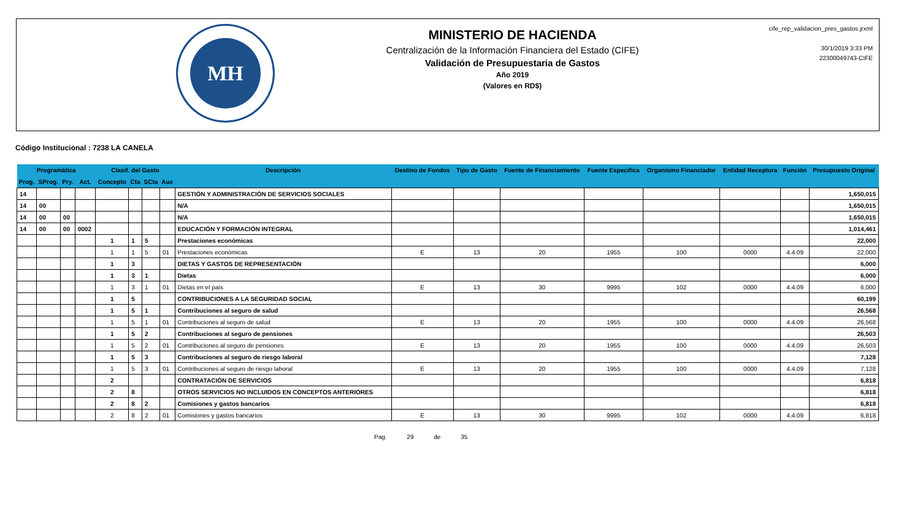MH
MINISTERIO DE HACIENDA
Centralización de la Información Financiera del Estado (CIFE)
Validación de Presupuestaria de Gastos
Año 2019
(Valores en RD$)
cife_rep_validacion_pres_gastos.jrxml
30/1/2019 3:33 PM
22300049743-CIFE
Código Institucional : 7238 LA CANELA
| Programática | | | | Clasif. del Gasto | | | | Descripción | Destino de Fondos | Tipo de Gasto | Fuente de Financiamiento | Fuente Especifica | Organismo Financiador | Entidad Receptora | Función | Presupuesto Original |
| --- | --- | --- | --- | --- | --- | --- | --- | --- | --- | --- | --- | --- | --- | --- | --- | --- |
| Prog. | SProg. | Pry. | Act. | Concepto | Cta | SCta | Aux | | | | | | | | | |
| 14 | | | | | | | | GESTIÓN Y ADMINISTRACIÓN DE SERVICIOS SOCIALES | | | | | | | | 1,650,015 |
| 14 | 00 | | | | | | | N/A | | | | | | | | 1,650,015 |
| 14 | 00 | 00 | | | | | | N/A | | | | | | | | 1,650,015 |
| 14 | 00 | 00 | 0002 | | | | | EDUCACIÓN Y FORMACIÓN INTEGRAL | | | | | | | | 1,014,461 |
| | | | | 1 | 1 | 5 | | Prestaciones económicas | | | | | | | | 22,000 |
| | | | | 1 | 1 | 5 | 01 | Prestaciones económicas | E | 13 | 20 | 1955 | 100 | 0000 | 4.4.09 | 22,000 |
| | | | | 1 | 3 | | | DIETAS Y GASTOS DE REPRESENTACIÓN | | | | | | | | 6,000 |
| | | | | 1 | 3 | 1 | | Dietas | | | | | | | | 6,000 |
| | | | | 1 | 3 | 1 | 01 | Dietas en el país | E | 13 | 30 | 9995 | 102 | 0000 | 4.4.09 | 6,000 |
| | | | | 1 | 5 | | | CONTRIBUCIONES A LA SEGURIDAD SOCIAL | | | | | | | | 60,199 |
| | | | | 1 | 5 | 1 | | Contribuciones al seguro de salud | | | | | | | | 26,568 |
| | | | | 1 | 5 | 1 | 01 | Contribuciones al seguro de salud | E | 13 | 20 | 1955 | 100 | 0000 | 4.4.09 | 26,568 |
| | | | | 1 | 5 | 2 | | Contribuciones al seguro de pensiones | | | | | | | | 26,503 |
| | | | | 1 | 5 | 2 | 01 | Contribuciones al seguro de pensiones | E | 13 | 20 | 1955 | 100 | 0000 | 4.4.09 | 26,503 |
| | | | | 1 | 5 | 3 | | Contribuciones al seguro de riesgo laboral | | | | | | | | 7,128 |
| | | | | 1 | 5 | 3 | 01 | Contribuciones al seguro de riesgo laboral | E | 13 | 20 | 1955 | 100 | 0000 | 4.4.09 | 7,128 |
| | | | | 2 | | | | CONTRATACIÓN DE SERVICIOS | | | | | | | | 6,818 |
| | | | | 2 | 8 | | | OTROS SERVICIOS NO INCLUIDOS EN CONCEPTOS ANTERIORES | | | | | | | | 6,818 |
| | | | | 2 | 8 | 2 | | Comisiones y gastos bancarios | | | | | | | | 6,818 |
| | | | | 2 | 8 | 2 | 01 | Comisiones y gastos bancarios | E | 13 | 30 | 9995 | 102 | 0000 | 4.4.09 | 6,818 |
Pag. 29 de 35